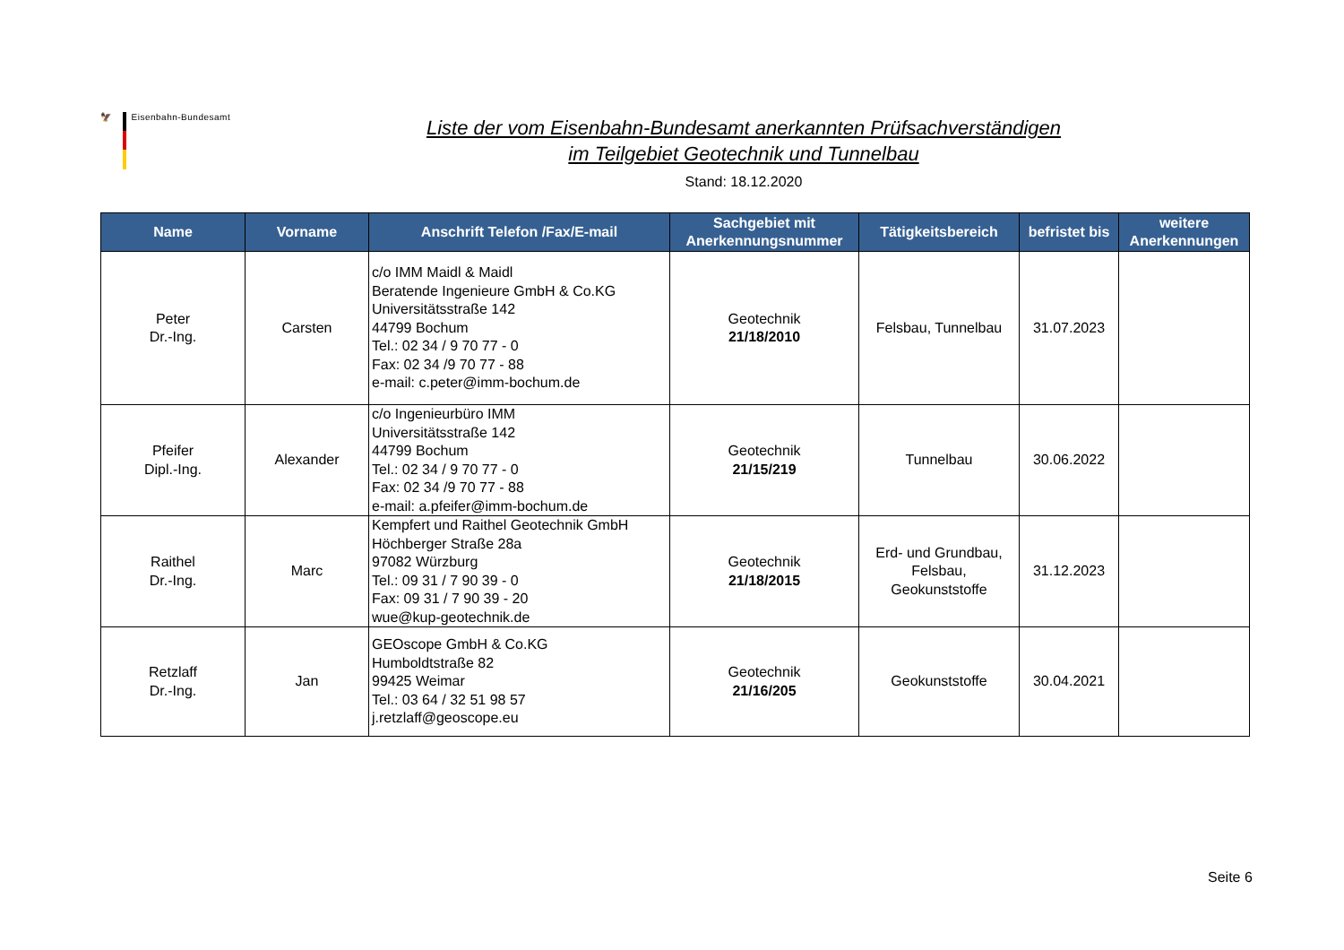🦅 Eisenbahn-Bundesamt
Liste der vom Eisenbahn-Bundesamt anerkannten Prüfsachverständigen
im Teilgebiet Geotechnik und Tunnelbau
Stand: 18.12.2020
| Name | Vorname | Anschrift Telefon /Fax/E-mail | Sachgebiet mit Anerkennungsnummer | Tätigkeitsbereich | befristet bis | weitere Anerkennungen |
| --- | --- | --- | --- | --- | --- | --- |
| Peter Dr.-Ing. | Carsten | c/o IMM Maidl & Maidl Beratende Ingenieure GmbH & Co.KG Universitätsstraße 142 44799 Bochum Tel.: 02 34 / 9 70 77 - 0 Fax: 02 34 /9 70 77 - 88 e-mail: c.peter@imm-bochum.de | Geotechnik 21/18/2010 | Felsbau, Tunnelbau | 31.07.2023 | |
| Pfeifer Dipl.-Ing. | Alexander | c/o Ingenieurbüro IMM Universitätsstraße 142 44799 Bochum Tel.: 02 34 / 9 70 77 - 0 Fax: 02 34 /9 70 77 - 88 e-mail: a.pfeifer@imm-bochum.de | Geotechnik 21/15/219 | Tunnelbau | 30.06.2022 | |
| Raithel Dr.-Ing. | Marc | Kempfert und Raithel Geotechnik GmbH Höchberger Straße 28a 97082 Würzburg Tel.: 09 31 / 7 90 39 - 0 Fax: 09 31 / 7 90 39 - 20 wue@kup-geotechnik.de | Geotechnik 21/18/2015 | Erd- und Grundbau, Felsbau, Geokunststoffe | 31.12.2023 | |
| Retzlaff Dr.-Ing. | Jan | GEOscope GmbH & Co.KG Humboldtstraße 82 99425 Weimar Tel.: 03 64 / 32 51 98 57 j.retzlaff@geoscope.eu | Geotechnik 21/16/205 | Geokunststoffe | 30.04.2021 | |
Seite 6